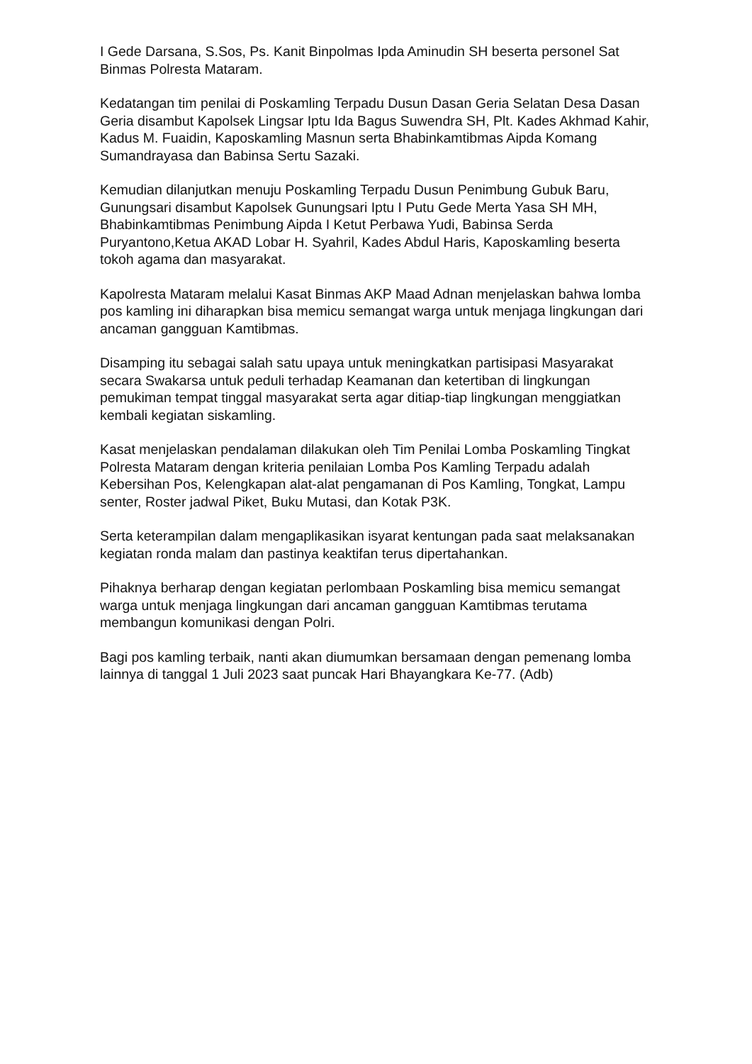I Gede Darsana, S.Sos, Ps. Kanit Binpolmas Ipda Aminudin SH beserta personel Sat Binmas Polresta Mataram.
Kedatangan tim penilai di Poskamling Terpadu Dusun Dasan Geria Selatan Desa Dasan Geria disambut Kapolsek Lingsar Iptu Ida Bagus Suwendra SH, Plt. Kades Akhmad Kahir, Kadus M. Fuaidin, Kaposkamling Masnun serta Bhabinkamtibmas Aipda Komang Sumandrayasa dan Babinsa Sertu Sazaki.
Kemudian dilanjutkan menuju Poskamling Terpadu Dusun Penimbung Gubuk Baru, Gunungsari disambut Kapolsek Gunungsari Iptu I Putu Gede Merta Yasa SH MH, Bhabinkamtibmas Penimbung Aipda I Ketut Perbawa Yudi, Babinsa Serda Puryantono,Ketua AKAD Lobar H. Syahril, Kades Abdul Haris, Kaposkamling beserta tokoh agama dan masyarakat.
Kapolresta Mataram melalui Kasat Binmas AKP Maad Adnan menjelaskan bahwa lomba pos kamling ini diharapkan bisa memicu semangat warga untuk menjaga lingkungan dari ancaman gangguan Kamtibmas.
Disamping itu sebagai salah satu upaya untuk meningkatkan partisipasi Masyarakat secara Swakarsa untuk peduli terhadap Keamanan dan ketertiban di lingkungan pemukiman tempat tinggal masyarakat serta agar ditiap-tiap lingkungan menggiatkan kembali kegiatan siskamling.
Kasat menjelaskan pendalaman dilakukan oleh Tim Penilai Lomba Poskamling Tingkat Polresta Mataram dengan kriteria penilaian Lomba Pos Kamling Terpadu adalah Kebersihan Pos, Kelengkapan alat-alat pengamanan di Pos Kamling, Tongkat, Lampu senter, Roster jadwal Piket, Buku Mutasi, dan Kotak P3K.
Serta keterampilan dalam mengaplikasikan isyarat kentungan pada saat melaksanakan kegiatan ronda malam dan pastinya keaktifan terus dipertahankan.
Pihaknya berharap dengan kegiatan perlombaan Poskamling bisa memicu semangat warga untuk menjaga lingkungan dari ancaman gangguan Kamtibmas terutama membangun komunikasi dengan Polri.
Bagi pos kamling terbaik, nanti akan diumumkan bersamaan dengan pemenang lomba lainnya di tanggal 1 Juli 2023 saat puncak Hari Bhayangkara Ke-77. (Adb)